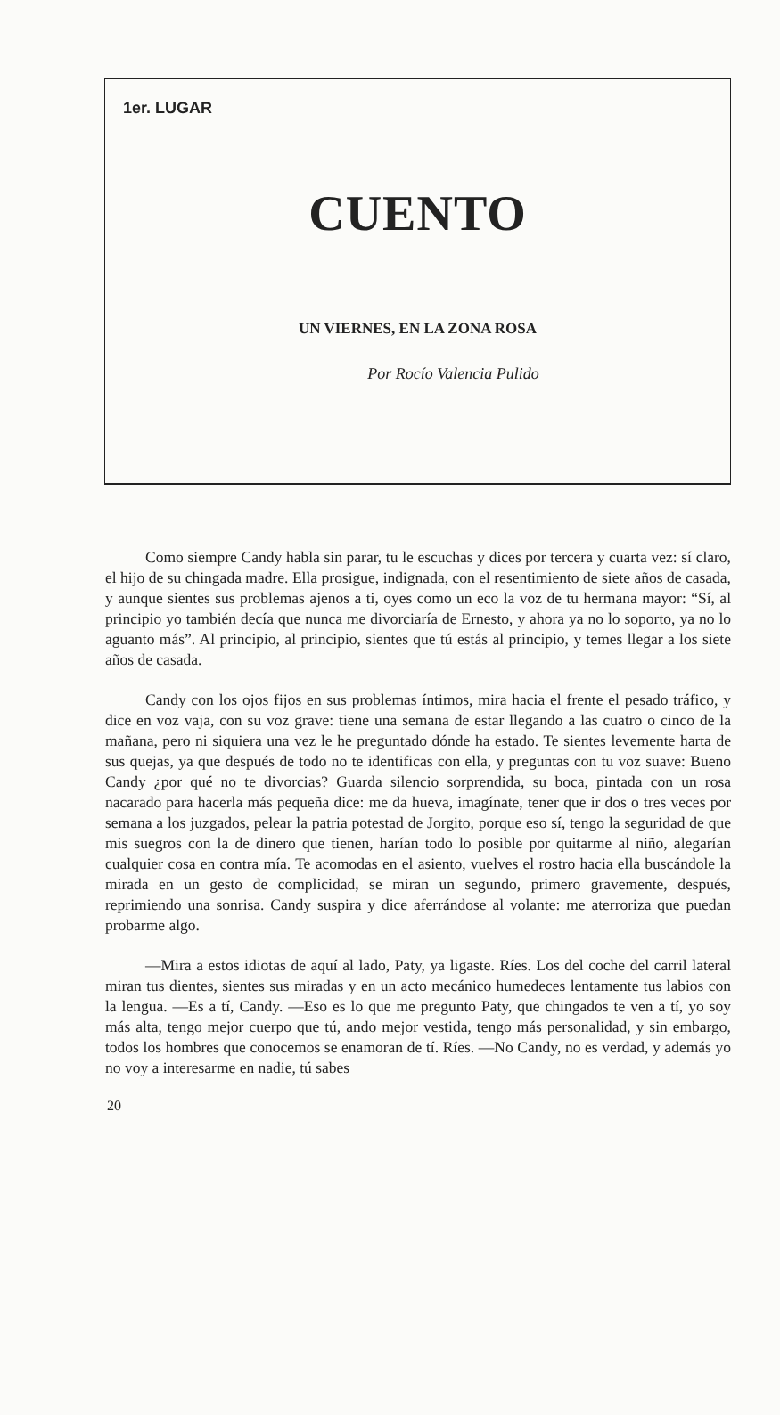1er. LUGAR
CUENTO
UN VIERNES, EN LA ZONA ROSA
Por Rocío Valencia Pulido
Como siempre Candy habla sin parar, tu le escuchas y dices por tercera y cuarta vez: sí claro, el hijo de su chingada madre. Ella prosigue, indignada, con el resentimiento de siete años de casada, y aunque sientes sus problemas ajenos a ti, oyes como un eco la voz de tu hermana mayor: “Sí, al principio yo también decía que nunca me divorciaría de Ernesto, y ahora ya no lo soporto, ya no lo aguanto más”. Al principio, al principio, sientes que tú estás al principio, y temes llegar a los siete años de casada.
Candy con los ojos fijos en sus problemas íntimos, mira hacia el frente el pesado tráfico, y dice en voz vaja, con su voz grave: tiene una semana de estar llegando a las cuatro o cinco de la mañana, pero ni siquiera una vez le he preguntado dónde ha estado. Te sientes levemente harta de sus quejas, ya que después de todo no te identificas con ella, y preguntas con tu voz suave: Bueno Candy ¿por qué no te divorcias? Guarda silencio sorprendida, su boca, pintada con un rosa nacarado para hacerla más pequeña dice: me da hueva, imagínate, tener que ir dos o tres veces por semana a los juzgados, pelear la patria potestad de Jorgito, porque eso sí, tengo la seguridad de que mis suegros con la de dinero que tienen, harían todo lo posible por quitarme al niño, alegarían cualquier cosa en contra mía. Te acomodas en el asiento, vuelves el rostro hacia ella buscándole la mirada en un gesto de complicidad, se miran un segundo, primero gravemente, después, reprimiendo una sonrisa. Candy suspira y dice aferrándose al volante: me aterroriza que puedan probarme algo.
—Mira a estos idiotas de aquí al lado, Paty, ya ligaste. Ríes. Los del coche del carril lateral miran tus dientes, sientes sus miradas y en un acto mecánico humedeces lentamente tus labios con la lengua. —Es a tí, Candy. —Eso es lo que me pregunto Paty, que chingados te ven a tí, yo soy más alta, tengo mejor cuerpo que tú, ando mejor vestida, tengo más personalidad, y sin embargo, todos los hombres que conocemos se enamoran de tí. Ríes. —No Candy, no es verdad, y además yo no voy a interesarme en nadie, tú sabes
20